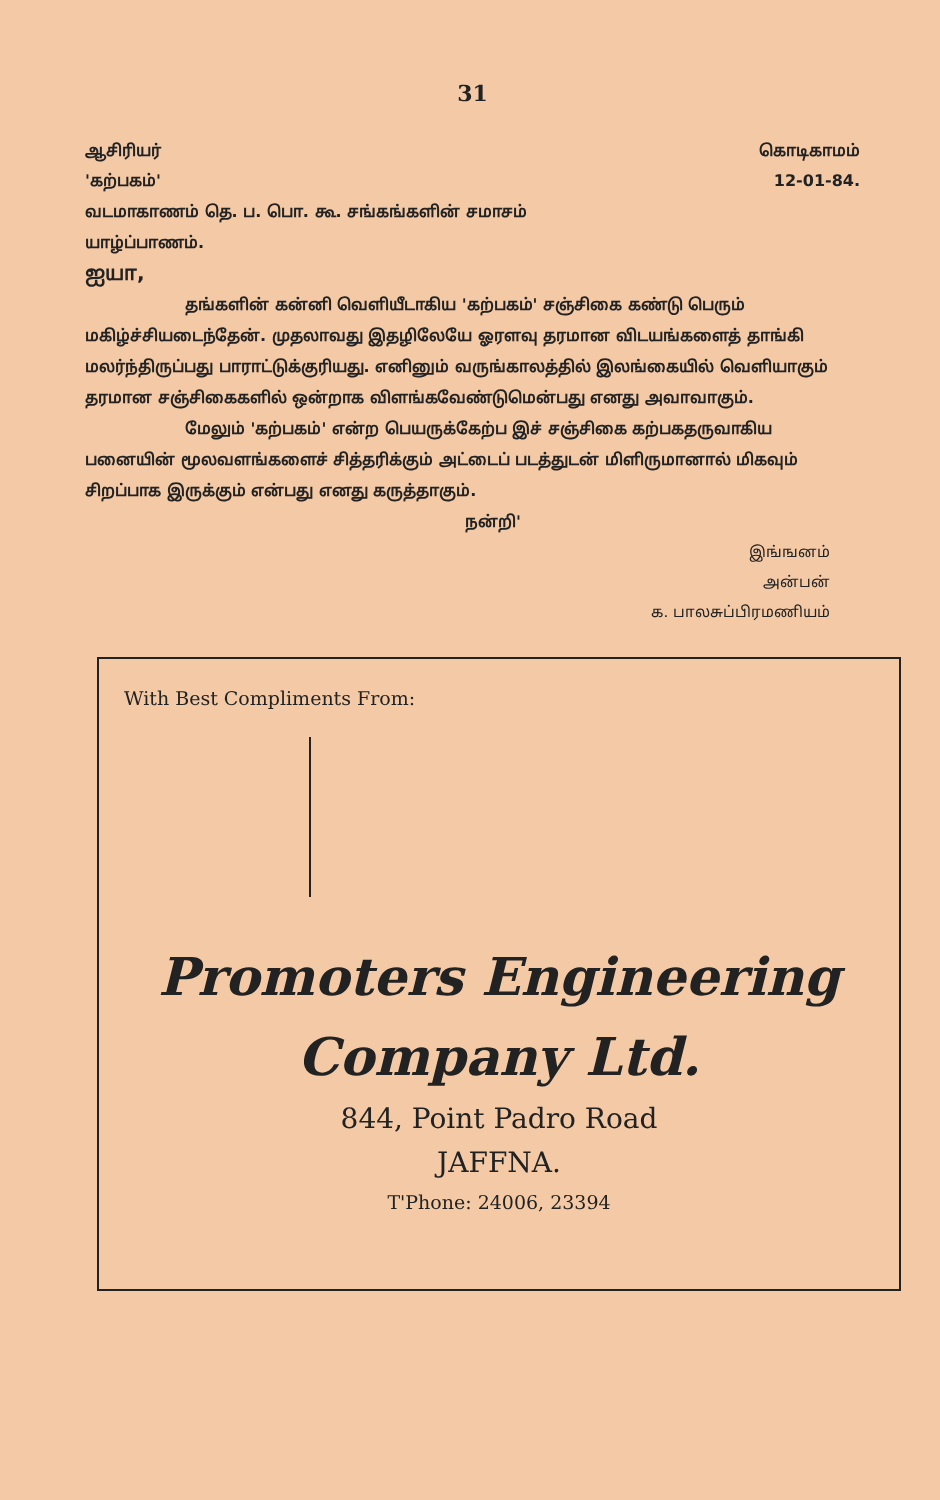31
ஆசிரியர் கொடிகாமம்
'கற்பகம்' 12-01-84.
வடமாகாணம் தெ. ப. பொ. கூ. சங்கங்களின் சமாசம்
யாழ்ப்பாணம்.
ஐயா,
தங்களின் கன்னி வெளியீடாகிய 'கற்பகம்' சஞ்சிகை கண்டு பெரும் மகிழ்ச்சியடைந்தேன். முதலாவது இதழிலேயே ஓரளவு தரமான விடயங்களைத் தாங்கி மலர்ந்திருப்பது பாராட்டுக்குரியது. எனினும் வருங்காலத்தில் இலங்கையில் வெளியாகும் தரமான சஞ்சிகைகளில் ஒன்றாக விளங்கவேண்டுமென்பது எனது அவாவாகும்.
மேலும் 'கற்பகம்' என்ற பெயருக்கேற்ப இச் சஞ்சிகை கற்பகதருவாகிய பனையின் மூலவளங்களைச் சித்தரிக்கும் அட்டைப் படத்துடன் மிளிருமானால் மிகவும் சிறப்பாக இருக்கும் என்பது எனது கருத்தாகும்.
நன்றி'
இங்ஙனம்
அன்பன்
க. பாலசுப்பிரமணியம்
With Best Compliments From:
Promoters Engineering
Company Ltd.
844, Point Padro Road
JAFFNA.
T'Phone: 24006, 23394